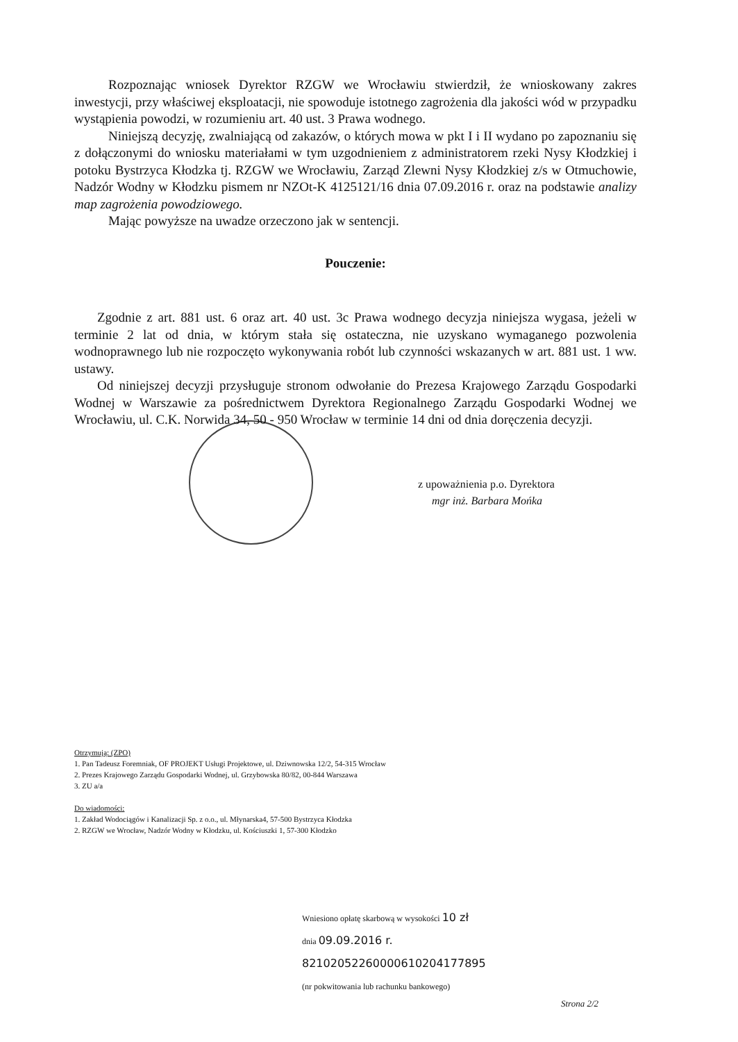Rozpoznając wniosek Dyrektor RZGW we Wrocławiu stwierdził, że wnioskowany zakres inwestycji, przy właściwej eksploatacji, nie spowoduje istotnego zagrożenia dla jakości wód w przypadku wystąpienia powodzi, w rozumieniu art. 40 ust. 3 Prawa wodnego.
Niniejszą decyzję, zwalniającą od zakazów, o których mowa w pkt I i II wydano po zapoznaniu się z dołączonymi do wniosku materiałami w tym uzgodnieniem z administratorem rzeki Nysy Kłodzkiej i potoku Bystrzyca Kłodzka tj. RZGW we Wrocławiu, Zarząd Zlewni Nysy Kłodzkiej z/s w Otmuchowie, Nadzór Wodny w Kłodzku pismem nr NZOt-K 4125121/16 dnia 07.09.2016 r. oraz na podstawie analizy map zagrożenia powodziowego.
Mając powyższe na uwadze orzeczono jak w sentencji.
Pouczenie:
Zgodnie z art. 881 ust. 6 oraz art. 40 ust. 3c Prawa wodnego decyzja niniejsza wygasa, jeżeli w terminie 2 lat od dnia, w którym stała się ostateczna, nie uzyskano wymaganego pozwolenia wodnoprawnego lub nie rozpoczęto wykonywania robót lub czynności wskazanych w art. 881 ust. 1 ww. ustawy.
Od niniejszej decyzji przysługuje stronom odwołanie do Prezesa Krajowego Zarządu Gospodarki Wodnej w Warszawie za pośrednictwem Dyrektora Regionalnego Zarządu Gospodarki Wodnej we Wrocławiu, ul. C.K. Norwida 34, 50 - 950 Wrocław w terminie 14 dni od dnia doręczenia decyzji.
z upoważnienia p.o. Dyrektora
mgr inż. Barbara Mońka
Otrzymują: (ZPO)
1. Pan Tadeusz Foremniak, OF PROJEKT Usługi Projektowe, ul. Dziwnowska 12/2, 54-315 Wrocław
2. Prezes Krajowego Zarządu Gospodarki Wodnej, ul. Grzybowska 80/82, 00-844 Warszawa
3. ZU a/a
Do wiadomości:
1. Zakład Wodociągów i Kanalizacji Sp. z o.o., ul. Młynarska4, 57-500 Bystrzyca Kłodzka
2. RZGW we Wrocław, Nadzór Wodny w Kłodzku, ul. Kościuszki 1, 57-300 Kłodzko
Wniesiono opłatę skarbową w wysokości 10 zł
dnia 09.09.2016 r.
82102052260000610204177895
(nr pokwitowania lub rachunku bankowego)
Strona 2/2